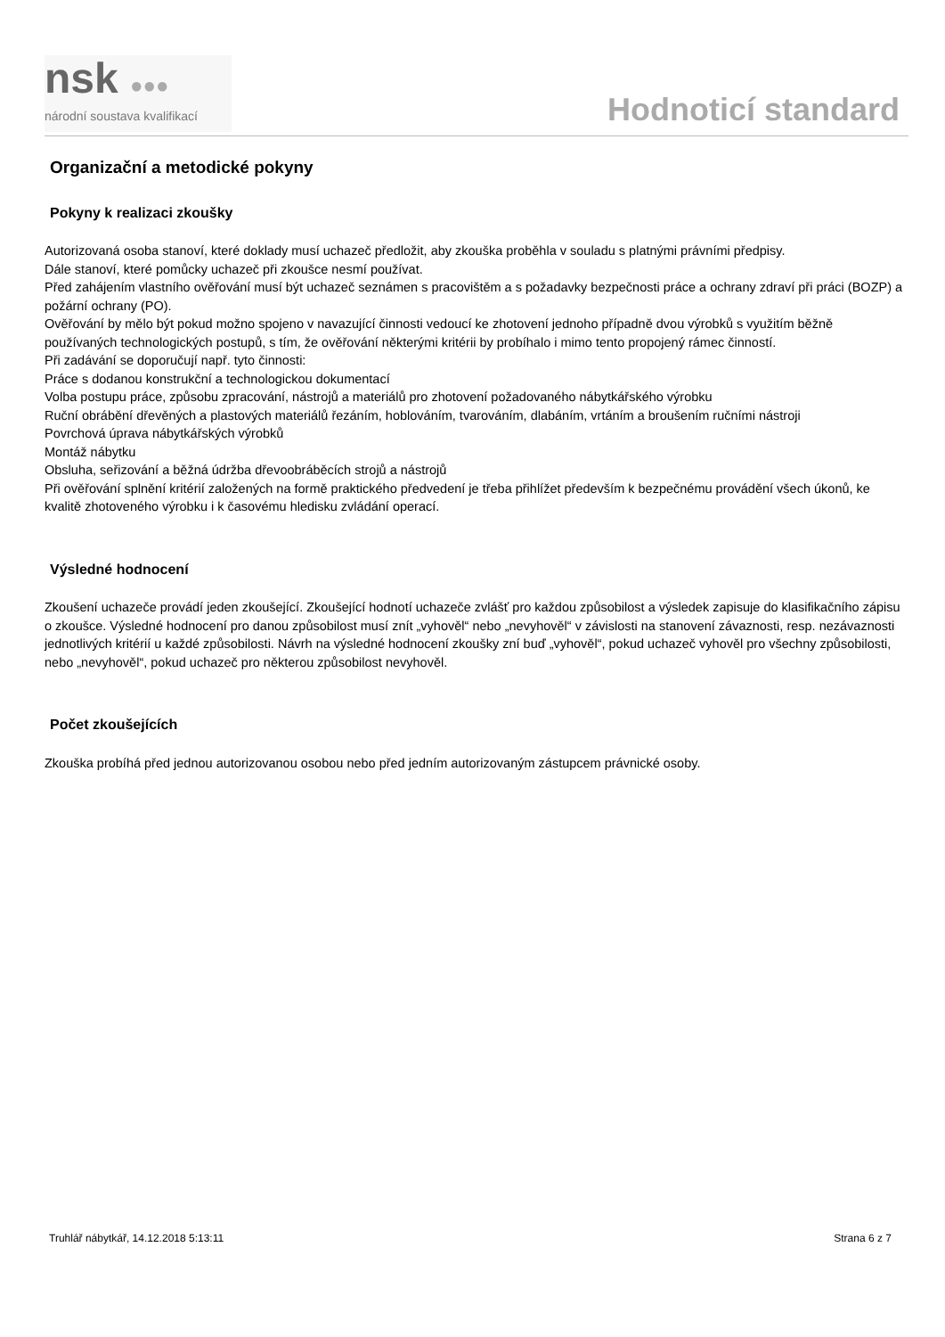nsk ●●●
národní soustava kvalifikací
Hodnoticí standard
Organizační a metodické pokyny
Pokyny k realizaci zkoušky
Autorizovaná osoba stanoví, které doklady musí uchazeč předložit, aby zkouška proběhla v souladu s platnými právními předpisy.
Dále stanoví, které pomůcky uchazeč při zkoušce nesmí používat.
Před zahájením vlastního ověřování musí být uchazeč seznámen s pracovištěm a s požadavky bezpečnosti práce a ochrany zdraví při práci (BOZP) a požární ochrany (PO).
Ověřování by mělo být pokud možno spojeno v navazující činnosti vedoucí ke zhotovení jednoho případně dvou výrobků s využitím běžně používaných technologických postupů, s tím, že ověřování některými kritérii by probíhalo i mimo tento propojený rámec činností.
Při zadávání se doporučují např. tyto činnosti:
Práce s dodanou konstrukční a technologickou dokumentací
Volba postupu práce, způsobu zpracování, nástrojů a materiálů pro zhotovení požadovaného nábytkářského výrobku
Ruční obrábění dřevěných a plastových materiálů řezáním, hoblováním, tvarováním, dlabáním, vrtáním a broušením ručními nástroji
Povrchová úprava nábytkářských výrobků
Montáž nábytku
Obsluha, seřizování a běžná údržba dřevoobráběcích strojů a nástrojů
Při ověřování splnění kritérií založených na formě praktického předvedení je třeba přihlížet především k bezpečnému provádění všech úkonů, ke kvalitě zhotoveného výrobku i k časovému hledisku zvládání operací.
Výsledné hodnocení
Zkoušení uchazeče provádí jeden zkoušející. Zkoušející hodnotí uchazeče zvlášť pro každou způsobilost a výsledek zapisuje do klasifikačního zápisu o zkoušce. Výsledné hodnocení pro danou způsobilost musí znít „vyhověl“ nebo „nevyhověl“ v závislosti na stanovení závaznosti, resp. nezávaznosti jednotlivých kritérií u každé způsobilosti. Návrh na výsledné hodnocení zkoušky zní buď „vyhověl“, pokud uchazeč vyhověl pro všechny způsobilosti, nebo „nevyhověl“, pokud uchazeč pro některou způsobilost nevyhověl.
Počet zkoušejících
Zkouška probíhá před jednou autorizovanou osobou nebo před jedním autorizovaným zástupcem právnické osoby.
Truhlář nábytkář, 14.12.2018 5:13:11 Strana 6 z 7